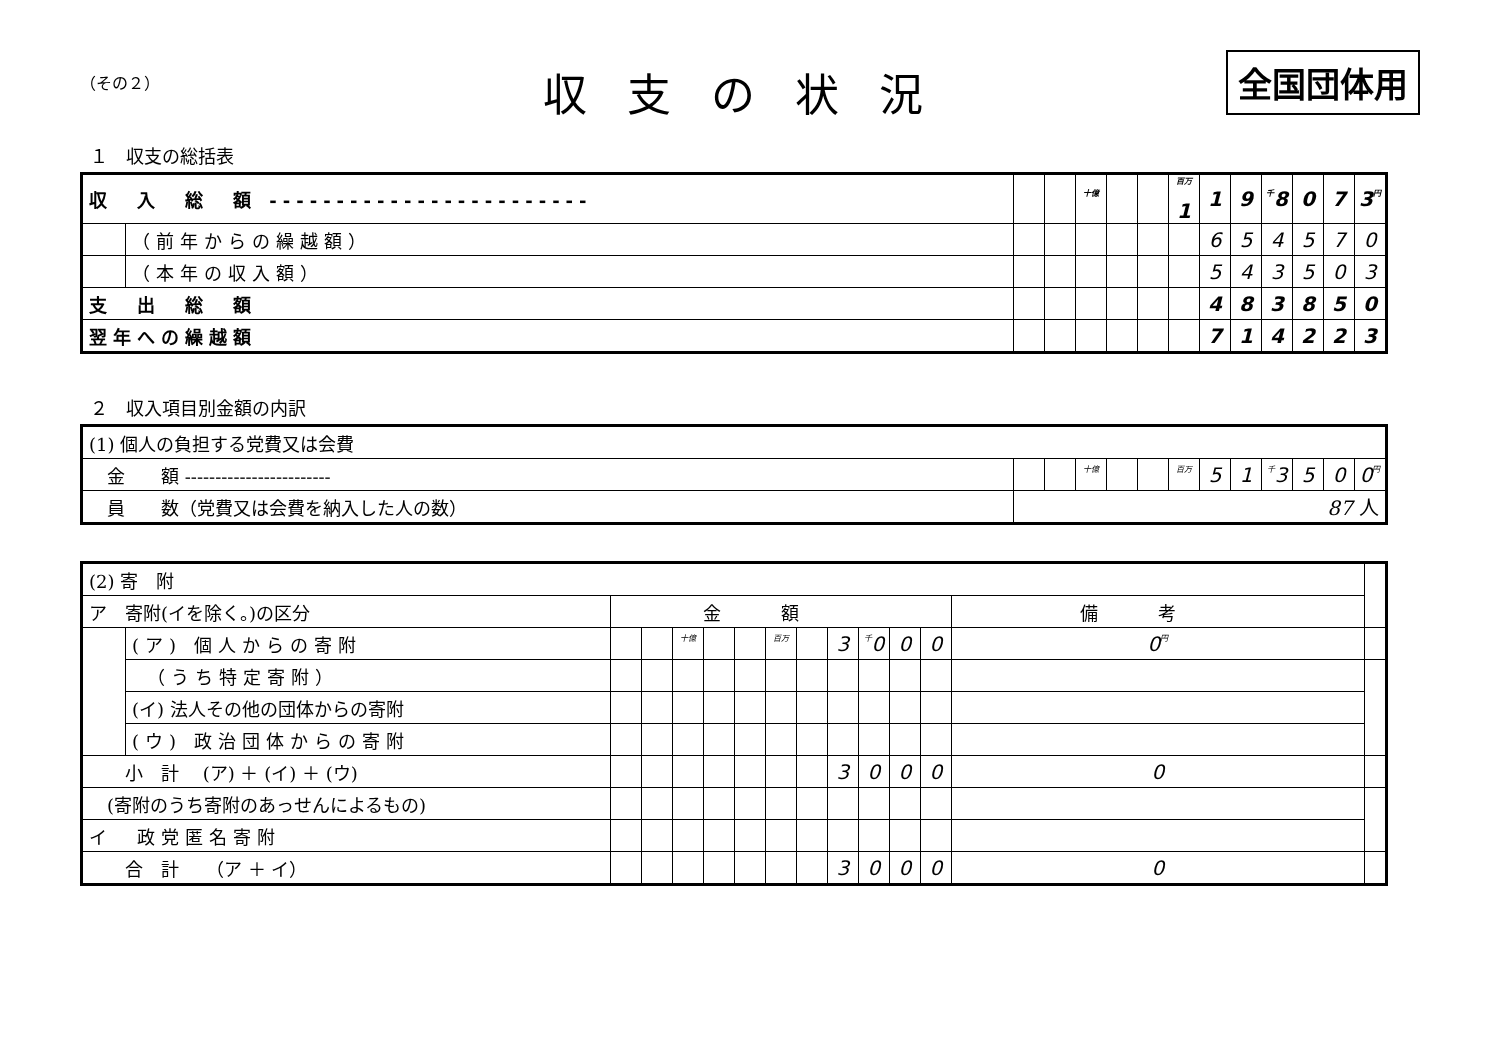（その２）
収支の状況
全国団体用
１　収支の総括表
| 収 入 総 額 ------------------------ | | | | 十億 | | | 百万 1 | 1 | 9 | 千 8 | 0 | 7 | 3 円 |
| | （前年からの繰越額） | | | | | | | 6 | 5 | 4 | 5 | 7 | 0 |
| | （本年の収入額） | | | | | | | 5 | 4 | 3 | 5 | 0 | 3 |
| 支 出 総 額 | | | | | | | | 4 | 8 | 3 | 8 | 5 | 0 |
| 翌年への繰越額 | | | | | | | | 7 | 1 | 4 | 2 | 2 | 3 |
２　収入項目別金額の内訳
| (1) 個人の負担する党費又は会費 | | | | | | | | | | | | |
| 金 額 ------------------------ | | | 十億 | | | 百万 | 5 | 1 | 千 3 | 5 | 0 | 0 円 |
| 員 数（党費又は会費を納入した人の数） | 87 人 | | | | | | | | | | | |
| (2) 寄 附 | | | | | | | | | | | | | | |
| ア 寄附(イを除く。)の区分 | | 金額 | | | | | | | | | | | 備考 | |
| | (ア) 個人からの寄附 | | | 十億 | | | 百万 | | 3 | 千 0 | 0 | 0 | 0 円 | |
| | （うち特定寄附） | | | | | | | | | | | | | |
| | (イ) 法人その他の団体からの寄附 | | | | | | | | | | | | | |
| | (ウ) 政治団体からの寄附 | | | | | | | | | | | | | |
| 小 計 (ア) ＋ (イ) ＋ (ウ) | | | | | | | | | 3 | 0 | 0 | 0 | 0 | |
| (寄附のうち寄附のあっせんによるもの) | | | | | | | | | | | | | | |
| イ 政党匿名寄附 | | | | | | | | | | | | | | |
| 合 計 （ア ＋ イ） | | | | | | | | | 3 | 0 | 0 | 0 | 0 | |